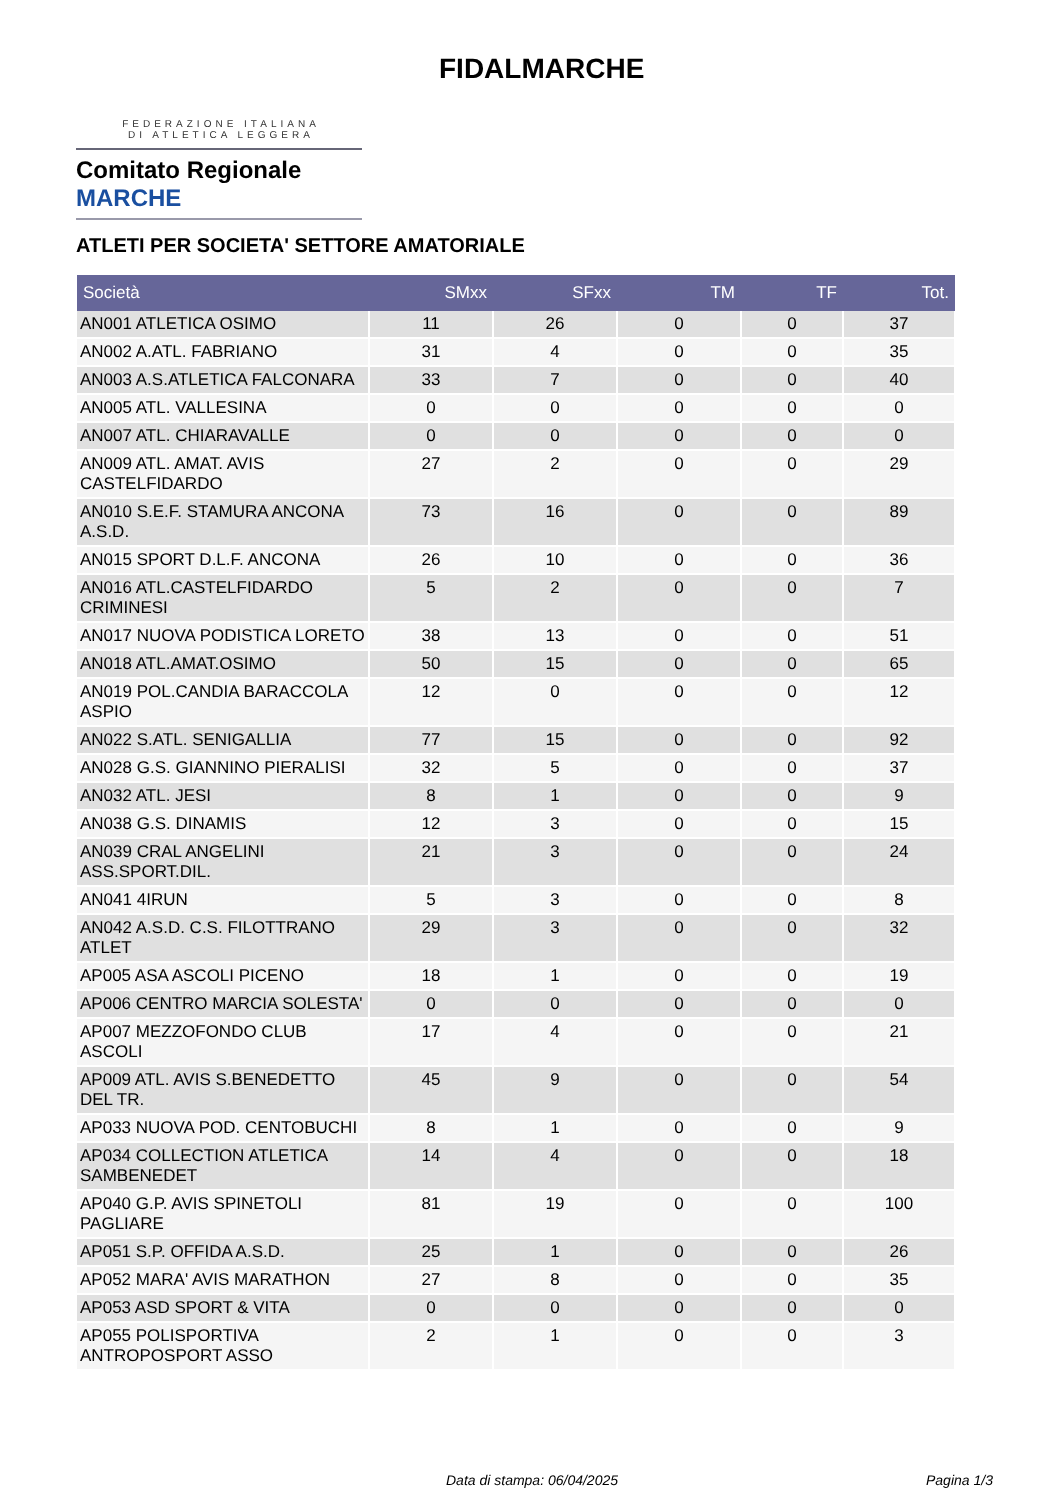FEDERAZIONE ITALIANA
DI ATLETICA LEGGERA
Comitato Regionale MARCHE
FIDALMARCHE
ATLETI PER SOCIETA' SETTORE AMATORIALE
| Società | SMxx | SFxx | TM | TF | Tot. |
| --- | --- | --- | --- | --- | --- |
| AN001 ATLETICA OSIMO | 11 | 26 | 0 | 0 | 37 |
| AN002 A.ATL. FABRIANO | 31 | 4 | 0 | 0 | 35 |
| AN003 A.S.ATLETICA FALCONARA | 33 | 7 | 0 | 0 | 40 |
| AN005 ATL. VALLESINA | 0 | 0 | 0 | 0 | 0 |
| AN007 ATL. CHIARAVALLE | 0 | 0 | 0 | 0 | 0 |
| AN009 ATL. AMAT. AVIS CASTELFIDARDO | 27 | 2 | 0 | 0 | 29 |
| AN010 S.E.F. STAMURA ANCONA A.S.D. | 73 | 16 | 0 | 0 | 89 |
| AN015 SPORT D.L.F. ANCONA | 26 | 10 | 0 | 0 | 36 |
| AN016 ATL.CASTELFIDARDO CRIMINESI | 5 | 2 | 0 | 0 | 7 |
| AN017 NUOVA PODISTICA LORETO | 38 | 13 | 0 | 0 | 51 |
| AN018 ATL.AMAT.OSIMO | 50 | 15 | 0 | 0 | 65 |
| AN019 POL.CANDIA BARACCOLA ASPIO | 12 | 0 | 0 | 0 | 12 |
| AN022 S.ATL. SENIGALLIA | 77 | 15 | 0 | 0 | 92 |
| AN028 G.S. GIANNINO PIERALISI | 32 | 5 | 0 | 0 | 37 |
| AN032 ATL. JESI | 8 | 1 | 0 | 0 | 9 |
| AN038 G.S. DINAMIS | 12 | 3 | 0 | 0 | 15 |
| AN039 CRAL ANGELINI ASS.SPORT.DIL. | 21 | 3 | 0 | 0 | 24 |
| AN041 4IRUN | 5 | 3 | 0 | 0 | 8 |
| AN042 A.S.D. C.S. FILOTTRANO ATLET | 29 | 3 | 0 | 0 | 32 |
| AP005 ASA ASCOLI PICENO | 18 | 1 | 0 | 0 | 19 |
| AP006 CENTRO MARCIA SOLESTA' | 0 | 0 | 0 | 0 | 0 |
| AP007 MEZZOFONDO CLUB ASCOLI | 17 | 4 | 0 | 0 | 21 |
| AP009 ATL. AVIS S.BENEDETTO DEL TR. | 45 | 9 | 0 | 0 | 54 |
| AP033 NUOVA POD. CENTOBUCHI | 8 | 1 | 0 | 0 | 9 |
| AP034 COLLECTION ATLETICA SAMBENEDET | 14 | 4 | 0 | 0 | 18 |
| AP040 G.P. AVIS SPINETOLI PAGLIARE | 81 | 19 | 0 | 0 | 100 |
| AP051 S.P. OFFIDA A.S.D. | 25 | 1 | 0 | 0 | 26 |
| AP052 MARA' AVIS MARATHON | 27 | 8 | 0 | 0 | 35 |
| AP053 ASD SPORT & VITA | 0 | 0 | 0 | 0 | 0 |
| AP055 POLISPORTIVA ANTROPOSPORT ASSO | 2 | 1 | 0 | 0 | 3 |
Data di stampa: 06/04/2025 Pagina 1/3